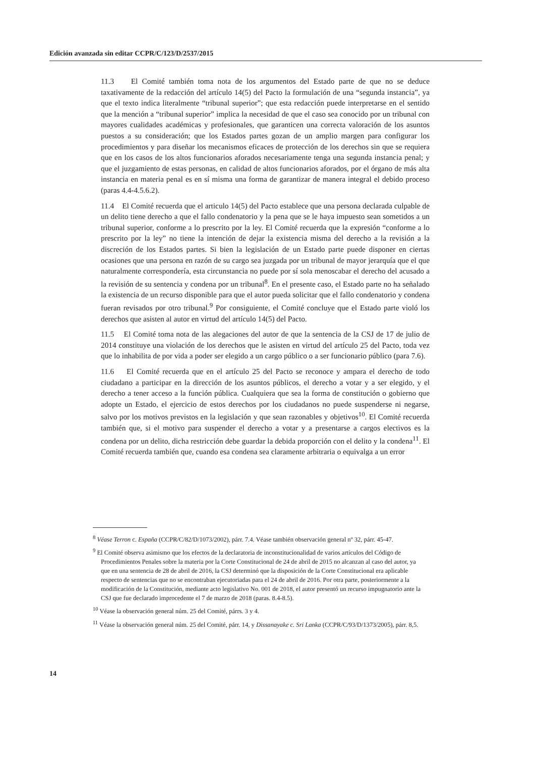Edición avanzada sin editar CCPR/C/123/D/2537/2015
11.3 El Comité también toma nota de los argumentos del Estado parte de que no se deduce taxativamente de la redacción del artículo 14(5) del Pacto la formulación de una “segunda instancia”, ya que el texto indica literalmente “tribunal superior”; que esta redacción puede interpretarse en el sentido que la mención a “tribunal superior” implica la necesidad de que el caso sea conocido por un tribunal con mayores cualidades académicas y profesionales, que garanticen una correcta valoración de los asuntos puestos a su consideración; que los Estados partes gozan de un amplio margen para configurar los procedimientos y para diseñar los mecanismos eficaces de protección de los derechos sin que se requiera que en los casos de los altos funcionarios aforados necesariamente tenga una segunda instancia penal; y que el juzgamiento de estas personas, en calidad de altos funcionarios aforados, por el órgano de más alta instancia en materia penal es en sí misma una forma de garantizar de manera integral el debido proceso (paras 4.4-4.5.6.2).
11.4 El Comité recuerda que el articulo 14(5) del Pacto establece que una persona declarada culpable de un delito tiene derecho a que el fallo condenatorio y la pena que se le haya impuesto sean sometidos a un tribunal superior, conforme a lo prescrito por la ley. El Comité recuerda que la expresión “conforme a lo prescrito por la ley” no tiene la intención de dejar la existencia misma del derecho a la revisión a la discreción de los Estados partes. Si bien la legislación de un Estado parte puede disponer en ciertas ocasiones que una persona en razón de su cargo sea juzgada por un tribunal de mayor jerarquía que el que naturalmente correspondería, esta circunstancia no puede por sí sola menoscabar el derecho del acusado a la revisión de su sentencia y condena por un tribunal<sup>8</sup>. En el presente caso, el Estado parte no ha señalado la existencia de un recurso disponible para que el autor pueda solicitar que el fallo condenatorio y condena fueran revisados por otro tribunal.<sup>9</sup> Por consiguiente, el Comité concluye que el Estado parte violó los derechos que asisten al autor en virtud del artículo 14(5) del Pacto.
11.5 El Comité toma nota de las alegaciones del autor de que la sentencia de la CSJ de 17 de julio de 2014 constituye una violación de los derechos que le asisten en virtud del artículo 25 del Pacto, toda vez que lo inhabilita de por vida a poder ser elegido a un cargo público o a ser funcionario público (para 7.6).
11.6 El Comité recuerda que en el artículo 25 del Pacto se reconoce y ampara el derecho de todo ciudadano a participar en la dirección de los asuntos públicos, el derecho a votar y a ser elegido, y el derecho a tener acceso a la función pública. Cualquiera que sea la forma de constitución o gobierno que adopte un Estado, el ejercicio de estos derechos por los ciudadanos no puede suspenderse ni negarse, salvo por los motivos previstos en la legislación y que sean razonables y objetivos<sup>10</sup>. El Comité recuerda también que, si el motivo para suspender el derecho a votar y a presentarse a cargos electivos es la condena por un delito, dicha restricción debe guardar la debida proporción con el delito y la condena<sup>11</sup>. El Comité recuerda también que, cuando esa condena sea claramente arbitraria o equivalga a un error
<sup>8</sup> Véase Terron c. España (CCPR/C/82/D/1073/2002), párr. 7.4. Véase también observación general nº 32, párr. 45-47.
<sup>9</sup> El Comité observa asimismo que los efectos de la declaratoria de inconstitucionalidad de varios artículos del Código de Procedimientos Penales sobre la materia por la Corte Constitucional de 24 de abril de 2015 no alcanzan al caso del autor, ya que en una sentencia de 28 de abril de 2016, la CSJ determinó que la disposición de la Corte Constitucional era aplicable respecto de sentencias que no se encontraban ejecutoriadas para el 24 de abril de 2016. Por otra parte, posteriormente a la modificación de la Constitución, mediante acto legislativo No. 001 de 2018, el autor presentó un recurso impugnatorio ante la CSJ que fue declarado improcedente el 7 de marzo de 2018 (paras. 8.4-8.5).
<sup>10</sup> Véase la observación general núm. 25 del Comité, párrs. 3 y 4.
<sup>11</sup> Véase la observación general núm. 25 del Comité, párr. 14, y Dissanayake c. Sri Lanka (CCPR/C/93/D/1373/2005), párr. 8,5.
14